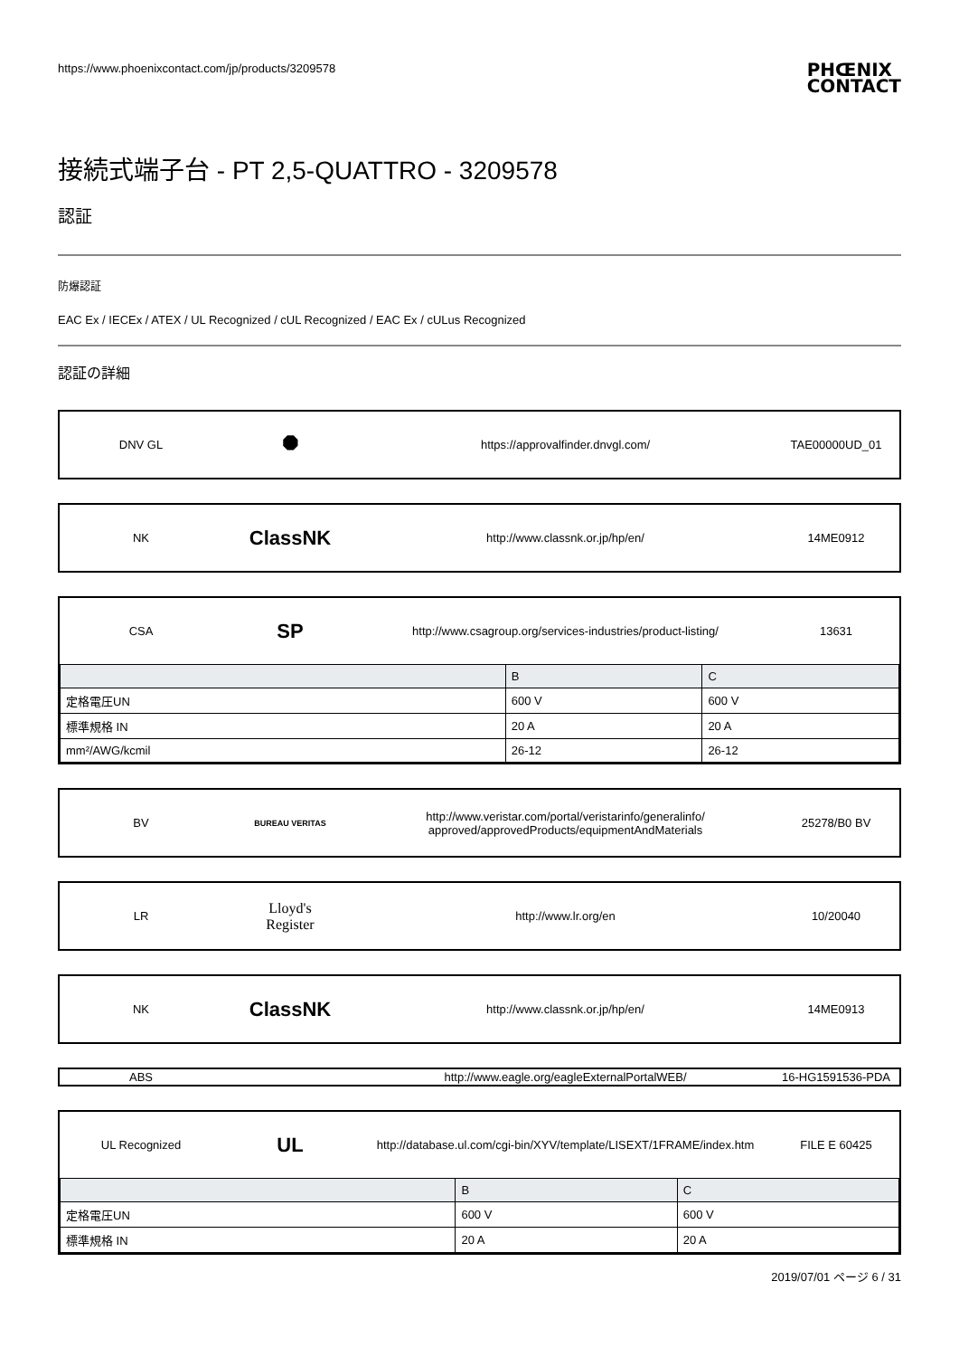https://www.phoenixcontact.com/jp/products/3209578 PHŒNIX
CONTACT
接続式端子台 - PT 2,5-QUATTRO - 3209578
認証
防爆認証
EAC Ex / IECEx / ATEX / UL Recognized / cUL Recognized / EAC Ex / cULus Recognized
認証の詳細
DNV GL
⯃
https://approvalfinder.dnvgl.com/
TAE00000UD_01
NK
ClassNK
http://www.classnk.or.jp/hp/en/
14ME0912
CSA
SP
http://www.csagroup.org/services-industries/product-listing/
13631
| | B | C |
| --- | --- | --- |
| 定格電圧UN | 600 V | 600 V |
| 標準規格 IN | 20 A | 20 A |
| mm²/AWG/kcmil | 26-12 | 26-12 |
BV
BUREAU VERITAS
http://www.veristar.com/portal/veristarinfo/generalinfo/
approved/approvedProducts/equipmentAndMaterials
25278/B0 BV
LR
Lloyd's
Register
http://www.lr.org/en 10/20040
NK
ClassNK
http://www.classnk.or.jp/hp/en/
14ME0913
ABS
http://www.eagle.org/eagleExternalPortalWEB/
16-HG1591536-PDA
UL Recognized
UL
http://database.ul.com/cgi-bin/XYV/template/LISEXT/1FRAME/index.htm
FILE E 60425
| | B | C |
| --- | --- | --- |
| 定格電圧UN | 600 V | 600 V |
| 標準規格 IN | 20 A | 20 A |
2019/07/01 ページ 6 / 31